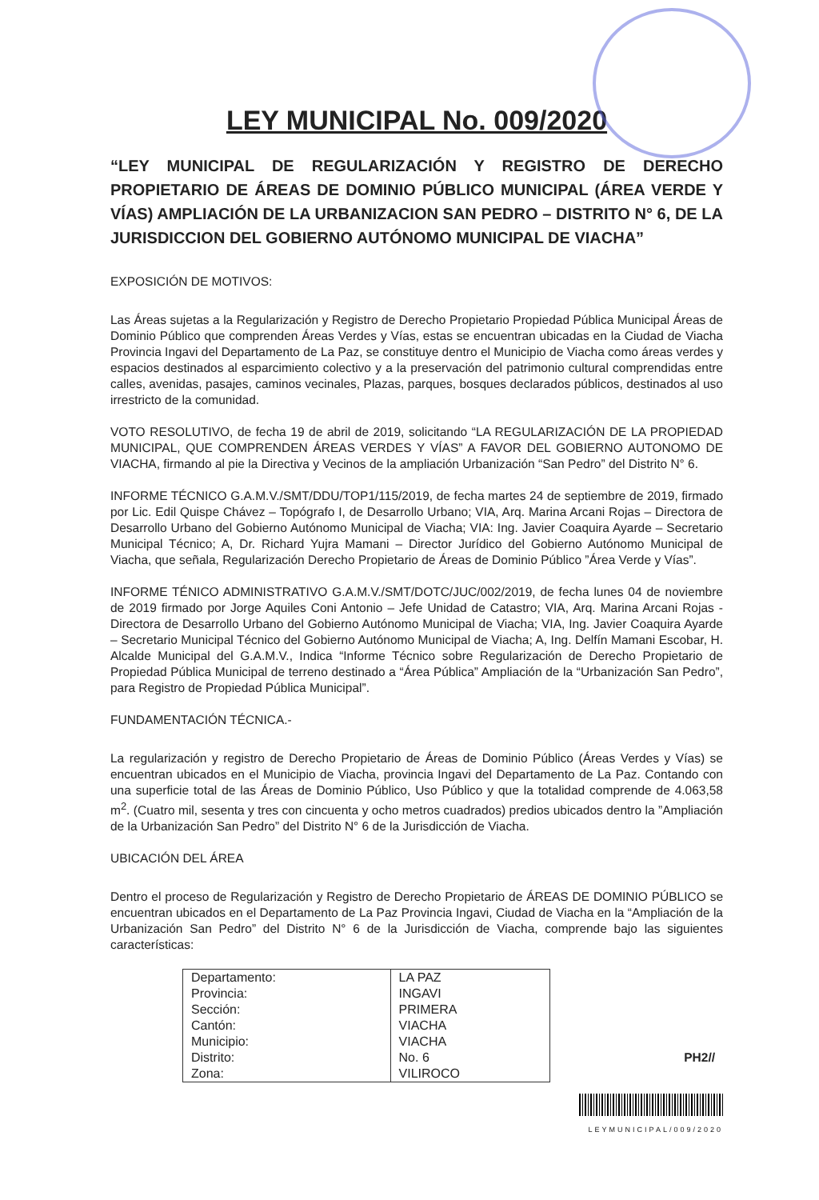LEY MUNICIPAL No. 009/2020
“LEY MUNICIPAL DE REGULARIZACIÓN Y REGISTRO DE DERECHO PROPIETARIO DE ÁREAS DE DOMINIO PÚBLICO MUNICIPAL (ÁREA VERDE Y VÍAS) AMPLIACIÓN DE LA URBANIZACION SAN PEDRO – DISTRITO N° 6, DE LA JURISDICCION DEL GOBIERNO AUTÓNOMO MUNICIPAL DE VIACHA”
EXPOSICIÓN DE MOTIVOS:
Las Áreas sujetas a la Regularización y Registro de Derecho Propietario Propiedad Pública Municipal Áreas de Dominio Público que comprenden Áreas Verdes y Vías, estas se encuentran ubicadas en la Ciudad de Viacha Provincia Ingavi del Departamento de La Paz, se constituye dentro el Municipio de Viacha como áreas verdes y espacios destinados al esparcimiento colectivo y a la preservación del patrimonio cultural comprendidas entre calles, avenidas, pasajes, caminos vecinales, Plazas, parques, bosques declarados públicos, destinados al uso irrestricto de la comunidad.
VOTO RESOLUTIVO, de fecha 19 de abril de 2019, solicitando “LA REGULARIZACIÓN DE LA PROPIEDAD MUNICIPAL, QUE COMPRENDEN ÁREAS VERDES Y VÍAS” A FAVOR DEL GOBIERNO AUTONOMO DE VIACHA, firmando al pie la Directiva y Vecinos de la ampliación Urbanización “San Pedro” del Distrito N° 6.
INFORME TÉCNICO G.A.M.V./SMT/DDU/TOP1/115/2019, de fecha martes 24 de septiembre de 2019, firmado por Lic. Edil Quispe Chávez – Topógrafo I, de Desarrollo Urbano; VIA, Arq. Marina Arcani Rojas – Directora de Desarrollo Urbano del Gobierno Autónomo Municipal de Viacha; VIA: Ing. Javier Coaquira Ayarde – Secretario Municipal Técnico; A, Dr. Richard Yujra Mamani – Director Jurídico del Gobierno Autónomo Municipal de Viacha, que señala, Regularización Derecho Propietario de Áreas de Dominio Público ”Área Verde y Vías”.
INFORME TÉNICO ADMINISTRATIVO G.A.M.V./SMT/DOTC/JUC/002/2019, de fecha lunes 04 de noviembre de 2019 firmado por Jorge Aquiles Coni Antonio – Jefe Unidad de Catastro; VIA, Arq. Marina Arcani Rojas - Directora de Desarrollo Urbano del Gobierno Autónomo Municipal de Viacha; VIA, Ing. Javier Coaquira Ayarde – Secretario Municipal Técnico del Gobierno Autónomo Municipal de Viacha; A, Ing. Delfín Mamani Escobar, H. Alcalde Municipal del G.A.M.V., Indica “Informe Técnico sobre Regularización de Derecho Propietario de Propiedad Pública Municipal de terreno destinado a “Área Pública” Ampliación de la “Urbanización San Pedro”, para Registro de Propiedad Pública Municipal”.
FUNDAMENTACIÓN TÉCNICA.-
La regularización y registro de Derecho Propietario de Áreas de Dominio Público (Áreas Verdes y Vías) se encuentran ubicados en el Municipio de Viacha, provincia Ingavi del Departamento de La Paz. Contando con una superficie total de las Áreas de Dominio Público, Uso Público y que la totalidad comprende de 4.063,58 m<sup>2</sup>. (Cuatro mil, sesenta y tres con cincuenta y ocho metros cuadrados) predios ubicados dentro la ”Ampliación de la Urbanización San Pedro” del Distrito N° 6 de la Jurisdicción de Viacha.
UBICACIÓN DEL ÁREA
Dentro el proceso de Regularización y Registro de Derecho Propietario de ÁREAS DE DOMINIO PÚBLICO se encuentran ubicados en el Departamento de La Paz Provincia Ingavi, Ciudad de Viacha en la “Ampliación de la Urbanización San Pedro” del Distrito N° 6 de la Jurisdicción de Viacha, comprende bajo las siguientes características:
| Departamento: | LA PAZ |
| Provincia: | INGAVI |
| Sección: | PRIMERA |
| Cantón: | VIACHA |
| Municipio: | VIACHA |
| Distrito: | No. 6 |
| Zona: | VILIROCO |
PH2//
LEYMUNICIPAL/009/2020